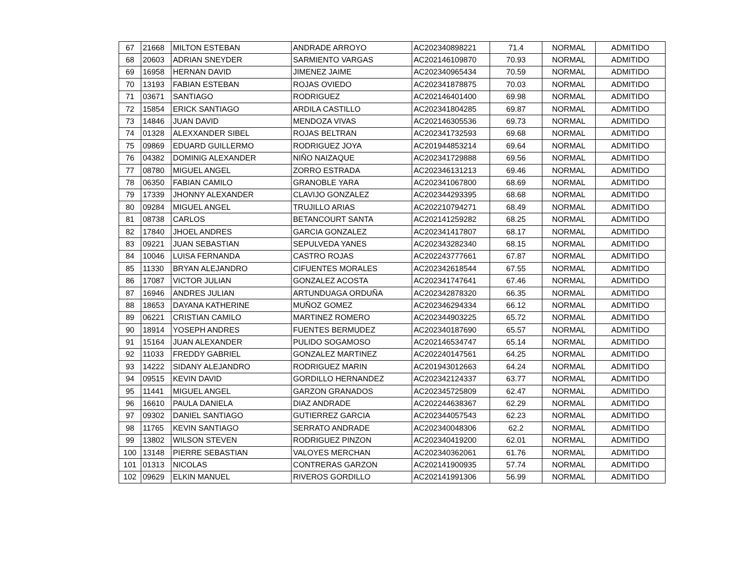| 67 | 21668 | MILTON ESTEBAN | ANDRADE ARROYO | AC202340898221 | 71.4 | NORMAL | ADMITIDO |
| 68 | 20603 | ADRIAN SNEYDER | SARMIENTO VARGAS | AC202146109870 | 70.93 | NORMAL | ADMITIDO |
| 69 | 16958 | HERNAN DAVID | JIMENEZ JAIME | AC202340965434 | 70.59 | NORMAL | ADMITIDO |
| 70 | 13193 | FABIAN ESTEBAN | ROJAS OVIEDO | AC202341878875 | 70.03 | NORMAL | ADMITIDO |
| 71 | 03671 | SANTIAGO | RODRIGUEZ | AC202146401400 | 69.98 | NORMAL | ADMITIDO |
| 72 | 15854 | ERICK SANTIAGO | ARDILA CASTILLO | AC202341804285 | 69.87 | NORMAL | ADMITIDO |
| 73 | 14846 | JUAN DAVID | MENDOZA VIVAS | AC202146305536 | 69.73 | NORMAL | ADMITIDO |
| 74 | 01328 | ALEXXANDER SIBEL | ROJAS BELTRAN | AC202341732593 | 69.68 | NORMAL | ADMITIDO |
| 75 | 09869 | EDUARD GUILLERMO | RODRIGUEZ JOYA | AC201944853214 | 69.64 | NORMAL | ADMITIDO |
| 76 | 04382 | DOMINIG ALEXANDER | NIÑO NAIZAQUE | AC202341729888 | 69.56 | NORMAL | ADMITIDO |
| 77 | 08780 | MIGUEL ANGEL | ZORRO ESTRADA | AC202346131213 | 69.46 | NORMAL | ADMITIDO |
| 78 | 06350 | FABIAN CAMILO | GRANOBLE YARA | AC202341067800 | 68.69 | NORMAL | ADMITIDO |
| 79 | 17339 | JHONNY ALEXANDER | CLAVIJO GONZALEZ | AC202344293395 | 68.68 | NORMAL | ADMITIDO |
| 80 | 09284 | MIGUEL ANGEL | TRUJILLO ARIAS | AC202210794271 | 68.49 | NORMAL | ADMITIDO |
| 81 | 08738 | CARLOS | BETANCOURT SANTA | AC202141259282 | 68.25 | NORMAL | ADMITIDO |
| 82 | 17840 | JHOEL ANDRES | GARCIA GONZALEZ | AC202341417807 | 68.17 | NORMAL | ADMITIDO |
| 83 | 09221 | JUAN SEBASTIAN | SEPULVEDA YANES | AC202343282340 | 68.15 | NORMAL | ADMITIDO |
| 84 | 10046 | LUISA FERNANDA | CASTRO ROJAS | AC202243777661 | 67.87 | NORMAL | ADMITIDO |
| 85 | 11330 | BRYAN ALEJANDRO | CIFUENTES MORALES | AC202342618544 | 67.55 | NORMAL | ADMITIDO |
| 86 | 17087 | VICTOR JULIAN | GONZALEZ ACOSTA | AC202341747641 | 67.46 | NORMAL | ADMITIDO |
| 87 | 16946 | ANDRES JULIAN | ARTUNDUAGA ORDUÑA | AC202342878320 | 66.35 | NORMAL | ADMITIDO |
| 88 | 18653 | DAYANA KATHERINE | MUÑOZ GOMEZ | AC202346294334 | 66.12 | NORMAL | ADMITIDO |
| 89 | 06221 | CRISTIAN CAMILO | MARTINEZ ROMERO | AC202344903225 | 65.72 | NORMAL | ADMITIDO |
| 90 | 18914 | YOSEPH ANDRES | FUENTES BERMUDEZ | AC202340187690 | 65.57 | NORMAL | ADMITIDO |
| 91 | 15164 | JUAN ALEXANDER | PULIDO SOGAMOSO | AC202146534747 | 65.14 | NORMAL | ADMITIDO |
| 92 | 11033 | FREDDY GABRIEL | GONZALEZ MARTINEZ | AC202240147561 | 64.25 | NORMAL | ADMITIDO |
| 93 | 14222 | SIDANY ALEJANDRO | RODRIGUEZ MARIN | AC201943012663 | 64.24 | NORMAL | ADMITIDO |
| 94 | 09515 | KEVIN DAVID | GORDILLO HERNANDEZ | AC202342124337 | 63.77 | NORMAL | ADMITIDO |
| 95 | 11441 | MIGUEL ANGEL | GARZON GRANADOS | AC202345725809 | 62.47 | NORMAL | ADMITIDO |
| 96 | 16610 | PAULA DANIELA | DIAZ ANDRADE | AC202244638367 | 62.29 | NORMAL | ADMITIDO |
| 97 | 09302 | DANIEL SANTIAGO | GUTIERREZ GARCIA | AC202344057543 | 62.23 | NORMAL | ADMITIDO |
| 98 | 11765 | KEVIN SANTIAGO | SERRATO ANDRADE | AC202340048306 | 62.2 | NORMAL | ADMITIDO |
| 99 | 13802 | WILSON STEVEN | RODRIGUEZ PINZON | AC202340419200 | 62.01 | NORMAL | ADMITIDO |
| 100 | 13148 | PIERRE SEBASTIAN | VALOYES MERCHAN | AC202340362061 | 61.76 | NORMAL | ADMITIDO |
| 101 | 01313 | NICOLAS | CONTRERAS GARZON | AC202141900935 | 57.74 | NORMAL | ADMITIDO |
| 102 | 09629 | ELKIN MANUEL | RIVEROS GORDILLO | AC202141991306 | 56.99 | NORMAL | ADMITIDO |